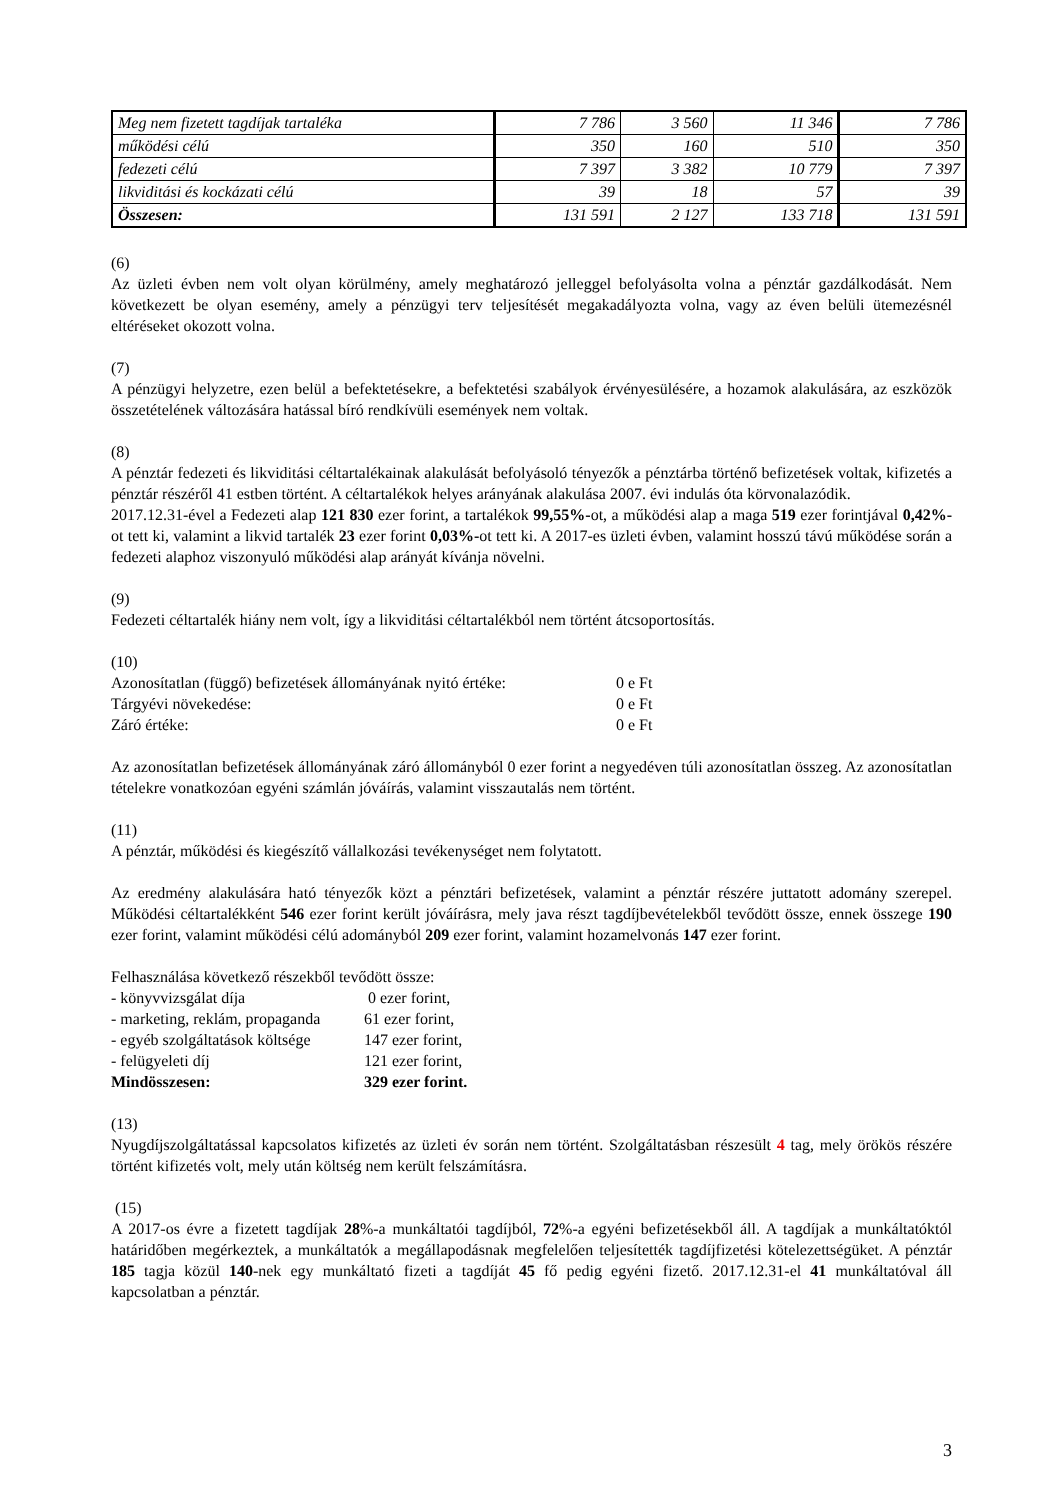| Meg nem fizetett tagdíjak tartaléka | 7 786 | 3 560 | 11 346 | 7 786 |
| működési célú | 350 | 160 | 510 | 350 |
| fedezeti célú | 7 397 | 3 382 | 10 779 | 7 397 |
| likviditási és kockázati célú | 39 | 18 | 57 | 39 |
| Összesen: | 131 591 | 2 127 | 133 718 | 131 591 |
(6)
Az üzleti évben nem volt olyan körülmény, amely meghatározó jelleggel befolyásolta volna a pénztár gazdálkodását. Nem következett be olyan esemény, amely a pénzügyi terv teljesítését megakadályozta volna, vagy az éven belüli ütemezésnél eltéréseket okozott volna.
(7)
A pénzügyi helyzetre, ezen belül a befektetésekre, a befektetési szabályok érvényesülésére, a hozamok alakulására, az eszközök összetételének változására hatással bíró rendkívüli események nem voltak.
(8)
A pénztár fedezeti és likviditási céltartalékainak alakulását befolyásoló tényezők a pénztárba történő befizetések voltak, kifizetés a pénztár részéről 41 estben történt. A céltartalékok helyes arányának alakulása 2007. évi indulás óta körvonalazódik.
2017.12.31-ével a Fedezeti alap 121 830 ezer forint, a tartalékok 99,55%-ot, a működési alap a maga 519 ezer forintjával 0,42%-ot tett ki, valamint a likvid tartalék 23 ezer forint 0,03%-ot tett ki. A 2017-es üzleti évben, valamint hosszú távú működése során a fedezeti alaphoz viszonyuló működési alap arányát kívánja növelni.
(9)
Fedezeti céltartalék hiány nem volt, így a likviditási céltartalékból nem történt átcsoportosítás.
(10)
| Azonosítatlan (függő) befizetések állományának nyitó értéke: | 0 e Ft |
| Tárgyévi növekedése: | 0 e Ft |
| Záró értéke: | 0 e Ft |
Az azonosítatlan befizetések állományának záró állományból 0 ezer forint a negyedéven túli azonosítatlan összeg. Az azonosítatlan tételekre vonatkozóan egyéni számlán jóváírás, valamint visszautalás nem történt.
(11)
A pénztár, működési és kiegészítő vállalkozási tevékenységet nem folytatott.
Az eredmény alakulására ható tényezők közt a pénztári befizetések, valamint a pénztár részére juttatott adomány szerepel. Működési céltartalékként 546 ezer forint került jóváírásra, mely java részt tagdíjbevételekből tevődött össze, ennek összege 190 ezer forint, valamint működési célú adományból 209 ezer forint, valamint hozamelvonás 147 ezer forint.
Felhasználása következő részekből tevődött össze:
| - könyvvizsgálat díja | 0 ezer forint, |
| - marketing, reklám, propaganda | 61 ezer forint, |
| - egyéb szolgáltatások költsége | 147 ezer forint, |
| - felügyeleti díj | 121 ezer forint, |
| Mindösszesen: | 329 ezer forint. |
(13)
Nyugdíjszolgáltatással kapcsolatos kifizetés az üzleti év során nem történt. Szolgáltatásban részesült 4 tag, mely örökös részére történt kifizetés volt, mely után költség nem került felszámításra.
(15)
A 2017-os évre a fizetett tagdíjak 28%-a munkáltatói tagdíjból, 72%-a egyéni befizetésekből áll. A tagdíjak a munkáltatóktól határidőben megérkeztek, a munkáltatók a megállapodásnak megfelelően teljesítették tagdíjfizetési kötelezettségüket. A pénztár 185 tagja közül 140-nek egy munkáltató fizeti a tagdíját 45 fő pedig egyéni fizető. 2017.12.31-el 41 munkáltatóval áll kapcsolatban a pénztár.
3